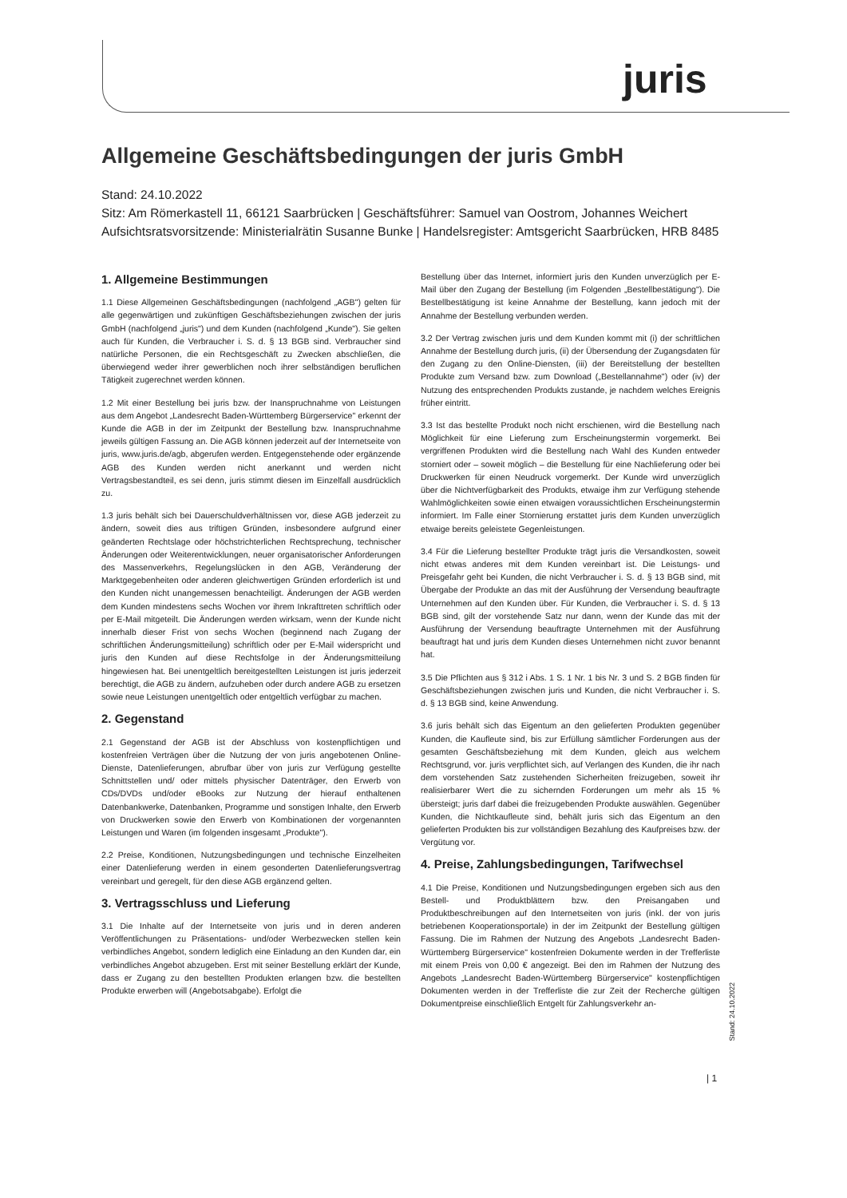juris
Allgemeine Geschäftsbedingungen der juris GmbH
Stand: 24.10.2022
Sitz: Am Römerkastell 11, 66121 Saarbrücken | Geschäftsführer: Samuel van Oostrom, Johannes Weichert
Aufsichtsratsvorsitzende: Ministerialrätin Susanne Bunke | Handelsregister: Amtsgericht Saarbrücken, HRB 8485
1. Allgemeine Bestimmungen
1.1 Diese Allgemeinen Geschäftsbedingungen (nachfolgend „AGB") gelten für alle gegenwärtigen und zukünftigen Geschäftsbeziehungen zwischen der juris GmbH (nachfolgend „juris") und dem Kunden (nachfolgend „Kunde"). Sie gelten auch für Kunden, die Verbraucher i. S. d. § 13 BGB sind. Verbraucher sind natürliche Personen, die ein Rechtsgeschäft zu Zwecken abschließen, die überwiegend weder ihrer gewerblichen noch ihrer selbständigen beruflichen Tätigkeit zugerechnet werden können.
1.2 Mit einer Bestellung bei juris bzw. der Inanspruchnahme von Leistungen aus dem Angebot „Landesrecht Baden-Württemberg Bürgerservice" erkennt der Kunde die AGB in der im Zeitpunkt der Bestellung bzw. Inanspruchnahme jeweils gültigen Fassung an. Die AGB können jederzeit auf der Internetseite von juris, www.juris.de/agb, abgerufen werden. Entgegenstehende oder ergänzende AGB des Kunden werden nicht anerkannt und werden nicht Vertragsbestandteil, es sei denn, juris stimmt diesen im Einzelfall ausdrücklich zu.
1.3 juris behält sich bei Dauerschuldverhältnissen vor, diese AGB jederzeit zu ändern, soweit dies aus triftigen Gründen, insbesondere aufgrund einer geänderten Rechtslage oder höchstrichterlichen Rechtsprechung, technischer Änderungen oder Weiterentwicklungen, neuer organisatorischer Anforderungen des Massenverkehrs, Regelungslücken in den AGB, Veränderung der Marktgegebenheiten oder anderen gleichwertigen Gründen erforderlich ist und den Kunden nicht unangemessen benachteiligt. Änderungen der AGB werden dem Kunden mindestens sechs Wochen vor ihrem Inkrafttreten schriftlich oder per E-Mail mitgeteilt. Die Änderungen werden wirksam, wenn der Kunde nicht innerhalb dieser Frist von sechs Wochen (beginnend nach Zugang der schriftlichen Änderungsmitteilung) schriftlich oder per E-Mail widerspricht und juris den Kunden auf diese Rechtsfolge in der Änderungsmitteilung hingewiesen hat. Bei unentgeltlich bereitgestellten Leistungen ist juris jederzeit berechtigt, die AGB zu ändern, aufzuheben oder durch andere AGB zu ersetzen sowie neue Leistungen unentgeltlich oder entgeltlich verfügbar zu machen.
2. Gegenstand
2.1 Gegenstand der AGB ist der Abschluss von kostenpflichtigen und kostenfreien Verträgen über die Nutzung der von juris angebotenen Online-Dienste, Datenlieferungen, abrufbar über von juris zur Verfügung gestellte Schnittstellen und/ oder mittels physischer Datenträger, den Erwerb von CDs/DVDs und/oder eBooks zur Nutzung der hierauf enthaltenen Datenbankwerke, Datenbanken, Programme und sonstigen Inhalte, den Erwerb von Druckwerken sowie den Erwerb von Kombinationen der vorgenannten Leistungen und Waren (im folgenden insgesamt „Produkte").
2.2 Preise, Konditionen, Nutzungsbedingungen und technische Einzelheiten einer Datenlieferung werden in einem gesonderten Datenlieferungsvertrag vereinbart und geregelt, für den diese AGB ergänzend gelten.
3. Vertragsschluss und Lieferung
3.1 Die Inhalte auf der Internetseite von juris und in deren anderen Veröffentlichungen zu Präsentations- und/oder Werbezwecken stellen kein verbindliches Angebot, sondern lediglich eine Einladung an den Kunden dar, ein verbindliches Angebot abzugeben. Erst mit seiner Bestellung erklärt der Kunde, dass er Zugang zu den bestellten Produkten erlangen bzw. die bestellten Produkte erwerben will (Angebotsabgabe). Erfolgt die
Bestellung über das Internet, informiert juris den Kunden unverzüglich per E-Mail über den Zugang der Bestellung (im Folgenden „Bestellbestätigung"). Die Bestellbestätigung ist keine Annahme der Bestellung, kann jedoch mit der Annahme der Bestellung verbunden werden.
3.2 Der Vertrag zwischen juris und dem Kunden kommt mit (i) der schriftlichen Annahme der Bestellung durch juris, (ii) der Übersendung der Zugangsdaten für den Zugang zu den Online-Diensten, (iii) der Bereitstellung der bestellten Produkte zum Versand bzw. zum Download („Bestellannahme") oder (iv) der Nutzung des entsprechenden Produkts zustande, je nachdem welches Ereignis früher eintritt.
3.3 Ist das bestellte Produkt noch nicht erschienen, wird die Bestellung nach Möglichkeit für eine Lieferung zum Erscheinungstermin vorgemerkt. Bei vergriffenen Produkten wird die Bestellung nach Wahl des Kunden entweder storniert oder – soweit möglich – die Bestellung für eine Nachlieferung oder bei Druckwerken für einen Neudruck vorgemerkt. Der Kunde wird unverzüglich über die Nichtverfügbarkeit des Produkts, etwaige ihm zur Verfügung stehende Wahlmöglichkeiten sowie einen etwaigen voraussichtlichen Erscheinungstermin informiert. Im Falle einer Stornierung erstattet juris dem Kunden unverzüglich etwaige bereits geleistete Gegenleistungen.
3.4 Für die Lieferung bestellter Produkte trägt juris die Versandkosten, soweit nicht etwas anderes mit dem Kunden vereinbart ist. Die Leistungs- und Preisgefahr geht bei Kunden, die nicht Verbraucher i. S. d. § 13 BGB sind, mit Übergabe der Produkte an das mit der Ausführung der Versendung beauftragte Unternehmen auf den Kunden über. Für Kunden, die Verbraucher i. S. d. § 13 BGB sind, gilt der vorstehende Satz nur dann, wenn der Kunde das mit der Ausführung der Versendung beauftragte Unternehmen mit der Ausführung beauftragt hat und juris dem Kunden dieses Unternehmen nicht zuvor benannt hat.
3.5 Die Pflichten aus § 312 i Abs. 1 S. 1 Nr. 1 bis Nr. 3 und S. 2 BGB finden für Geschäftsbeziehungen zwischen juris und Kunden, die nicht Verbraucher i. S. d. § 13 BGB sind, keine Anwendung.
3.6 juris behält sich das Eigentum an den gelieferten Produkten gegenüber Kunden, die Kaufleute sind, bis zur Erfüllung sämtlicher Forderungen aus der gesamten Geschäftsbeziehung mit dem Kunden, gleich aus welchem Rechtsgrund, vor. juris verpflichtet sich, auf Verlangen des Kunden, die ihr nach dem vorstehenden Satz zustehenden Sicherheiten freizugeben, soweit ihr realisierbarer Wert die zu sichernden Forderungen um mehr als 15 % übersteigt; juris darf dabei die freizugebenden Produkte auswählen. Gegenüber Kunden, die Nichtkaufleute sind, behält juris sich das Eigentum an den gelieferten Produkten bis zur vollständigen Bezahlung des Kaufpreises bzw. der Vergütung vor.
4. Preise, Zahlungsbedingungen, Tarifwechsel
4.1 Die Preise, Konditionen und Nutzungsbedingungen ergeben sich aus den Bestell- und Produktblättern bzw. den Preisangaben und Produktbeschreibungen auf den Internetseiten von juris (inkl. der von juris betriebenen Kooperationsportale) in der im Zeitpunkt der Bestellung gültigen Fassung. Die im Rahmen der Nutzung des Angebots „Landesrecht Baden-Württemberg Bürgerservice" kostenfreien Dokumente werden in der Trefferliste mit einem Preis von 0,00 € angezeigt. Bei den im Rahmen der Nutzung des Angebots „Landesrecht Baden-Württemberg Bürgerservice" kostenpflichtigen Dokumenten werden in der Trefferliste die zur Zeit der Recherche gültigen Dokumentpreise einschließlich Entgelt für Zahlungsverkehr an-
Stand: 24.10.2022
| 1